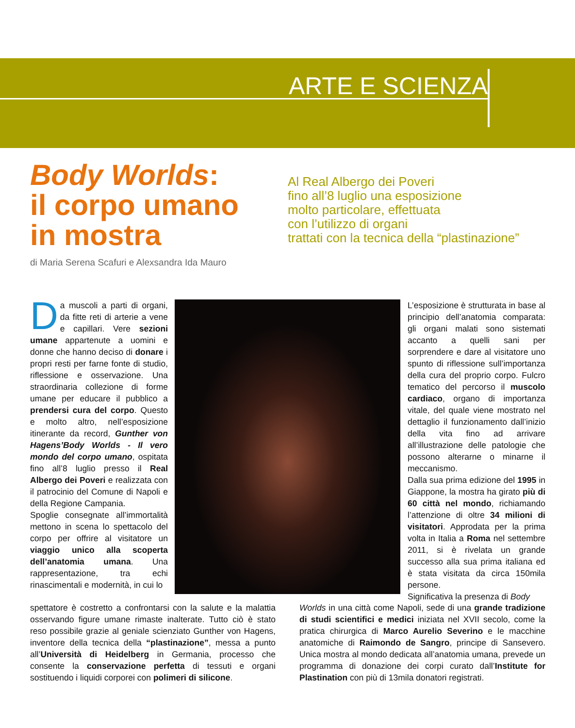ARTE E SCIENZA
Body Worlds:
il corpo umano
in mostra
Al Real Albergo dei Poveri
fino all’8 luglio una esposizione
molto particolare, effettuata
con l’utilizzo di organi
trattati con la tecnica della “plastinazione”
di Maria Serena Scafuri e Alexsandra Ida Mauro
Da muscoli a parti di organi, da fitte reti di arterie a vene e capillari. Vere sezioni umane appartenute a uomini e donne che hanno deciso di donare i propri resti per farne fonte di studio, riflessione e osservazione. Una straordinaria collezione di forme umane per educare il pubblico a prendersi cura del corpo. Questo e molto altro, nell’esposizione itinerante da record, Gunther von Hagens’Body Worlds - Il vero mondo del corpo umano, ospitata fino all’8 luglio presso il Real Albergo dei Poveri e realizzata con il patrocinio del Comune di Napoli e della Regione Campania.
Spoglie consegnate all’immortalità mettono in scena lo spettacolo del corpo per offrire al visitatore un viaggio unico alla scoperta dell’anatomia umana. Una rappresentazione, tra echi rinascimentali e modernità, in cui lo
L’esposizione è strutturata in base al principio dell’anatomia comparata: gli organi malati sono sistemati accanto a quelli sani per sorprendere e dare al visitatore uno spunto di riflessione sull’importanza della cura del proprio corpo. Fulcro tematico del percorso il muscolo cardiaco, organo di importanza vitale, del quale viene mostrato nel dettaglio il funzionamento dall’inizio della vita fino ad arrivare all’illustrazione delle patologie che possono alterarne o minarne il meccanismo.
Dalla sua prima edizione del 1995 in Giappone, la mostra ha girato più di 60 città nel mondo, richiamando l’attenzione di oltre 34 milioni di visitatori. Approdata per la prima volta in Italia a Roma nel settembre 2011, si è rivelata un grande successo alla sua prima italiana ed è stata visitata da circa 150mila persone.
Significativa la presenza di Body
spettatore è costretto a confrontarsi con la salute e la malattia osservando figure umane rimaste inalterate. Tutto ciò è stato reso possibile grazie al geniale scienziato Gunther von Hagens, inventore della tecnica della “plastinazione”, messa a punto all’Università di Heidelberg in Germania, processo che consente la conservazione perfetta di tessuti e organi sostituendo i liquidi corporei con polimeri di silicone.
Worlds in una città come Napoli, sede di una grande tradizione di studi scientifici e medici iniziata nel XVII secolo, come la pratica chirurgica di Marco Aurelio Severino e le macchine anatomiche di Raimondo de Sangro, principe di Sansevero. Unica mostra al mondo dedicata all’anatomia umana, prevede un programma di donazione dei corpi curato dall’Institute for Plastination con più di 13mila donatori registrati.